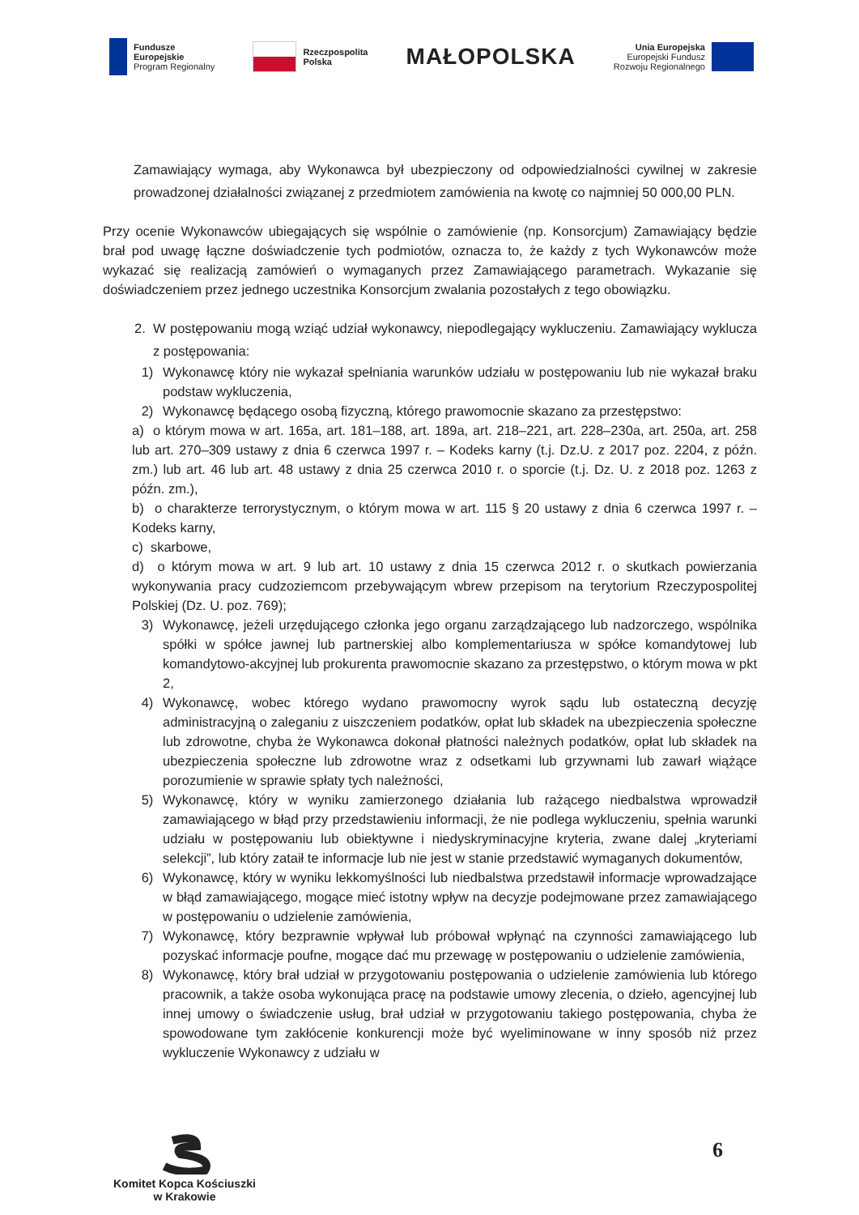Fundusze
Europejskie
Program Regionalny
Rzeczpospolita
Polska
MAŁOPOLSKA
Unia Europejska
Europejski Fundusz
Rozwoju Regionalnego
Zamawiający wymaga, aby Wykonawca był ubezpieczony od odpowiedzialności cywilnej w zakresie prowadzonej działalności związanej z przedmiotem zamówienia na kwotę co najmniej 50 000,00 PLN.
Przy ocenie Wykonawców ubiegających się wspólnie o zamówienie (np. Konsorcjum) Zamawiający będzie brał pod uwagę łączne doświadczenie tych podmiotów, oznacza to, że każdy z tych Wykonawców może wykazać się realizacją zamówień o wymaganych przez Zamawiającego parametrach. Wykazanie się doświadczeniem przez jednego uczestnika Konsorcjum zwalania pozostałych z tego obowiązku.
2. W postępowaniu mogą wziąć udział wykonawcy, niepodlegający wykluczeniu. Zamawiający wyklucza z postępowania:
1) Wykonawcę który nie wykazał spełniania warunków udziału w postępowaniu lub nie wykazał braku podstaw wykluczenia,
2) Wykonawcę będącego osobą fizyczną, którego prawomocnie skazano za przestępstwo:
a) o którym mowa w art. 165a, art. 181–188, art. 189a, art. 218–221, art. 228–230a, art. 250a, art. 258 lub art. 270–309 ustawy z dnia 6 czerwca 1997 r. – Kodeks karny (t.j. Dz.U. z 2017 poz. 2204, z późn. zm.) lub art. 46 lub art. 48 ustawy z dnia 25 czerwca 2010 r. o sporcie (t.j. Dz. U. z 2018 poz. 1263 z późn. zm.),
b) o charakterze terrorystycznym, o którym mowa w art. 115 § 20 ustawy z dnia 6 czerwca 1997 r. – Kodeks karny,
c) skarbowe,
d) o którym mowa w art. 9 lub art. 10 ustawy z dnia 15 czerwca 2012 r. o skutkach powierzania wykonywania pracy cudzoziemcom przebywającym wbrew przepisom na terytorium Rzeczypospolitej Polskiej (Dz. U. poz. 769);
3) Wykonawcę, jeżeli urzędującego członka jego organu zarządzającego lub nadzorczego, wspólnika spółki w spółce jawnej lub partnerskiej albo komplementariusza w spółce komandytowej lub komandytowo-akcyjnej lub prokurenta prawomocnie skazano za przestępstwo, o którym mowa w pkt 2,
4) Wykonawcę, wobec którego wydano prawomocny wyrok sądu lub ostateczną decyzję administracyjną o zaleganiu z uiszczeniem podatków, opłat lub składek na ubezpieczenia społeczne lub zdrowotne, chyba że Wykonawca dokonał płatności należnych podatków, opłat lub składek na ubezpieczenia społeczne lub zdrowotne wraz z odsetkami lub grzywnami lub zawarł wiążące porozumienie w sprawie spłaty tych należności,
5) Wykonawcę, który w wyniku zamierzonego działania lub rażącego niedbalstwa wprowadził zamawiającego w błąd przy przedstawieniu informacji, że nie podlega wykluczeniu, spełnia warunki udziału w postępowaniu lub obiektywne i niedyskryminacyjne kryteria, zwane dalej „kryteriami selekcji”, lub który zataił te informacje lub nie jest w stanie przedstawić wymaganych dokumentów,
6) Wykonawcę, który w wyniku lekkomyślności lub niedbalstwa przedstawił informacje wprowadzające w błąd zamawiającego, mogące mieć istotny wpływ na decyzje podejmowane przez zamawiającego w postępowaniu o udzielenie zamówienia,
7) Wykonawcę, który bezprawnie wpływał lub próbował wpłynąć na czynności zamawiającego lub pozyskać informacje poufne, mogące dać mu przewagę w postępowaniu o udzielenie zamówienia,
8) Wykonawcę, który brał udział w przygotowaniu postępowania o udzielenie zamówienia lub którego pracownik, a także osoba wykonująca pracę na podstawie umowy zlecenia, o dzieło, agencyjnej lub innej umowy o świadczenie usług, brał udział w przygotowaniu takiego postępowania, chyba że spowodowane tym zakłócenie konkurencji może być wyeliminowane w inny sposób niż przez wykluczenie Wykonawcy z udziału w
Komitet Kopca Kościuszki
w Krakowie
6